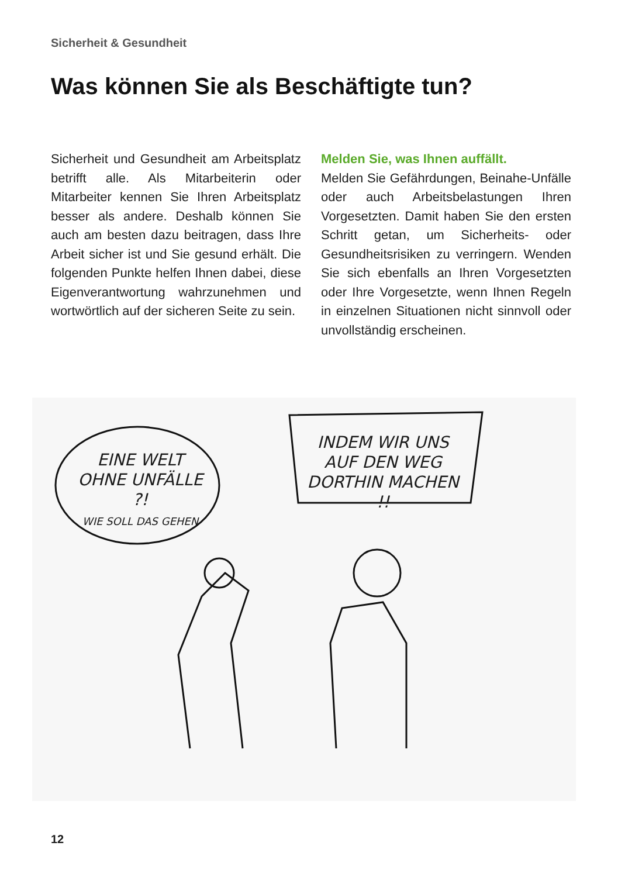Sicherheit & Gesundheit
Was können Sie als Beschäftigte tun?
Sicherheit und Gesundheit am Arbeitsplatz betrifft alle. Als Mitarbeiterin oder Mitarbeiter kennen Sie Ihren Arbeitsplatz besser als andere. Deshalb können Sie auch am besten dazu beitragen, dass Ihre Arbeit sicher ist und Sie gesund erhält. Die folgenden Punkte helfen Ihnen dabei, diese Eigenverantwortung wahrzunehmen und wortwörtlich auf der sicheren Seite zu sein.
Melden Sie, was Ihnen auffällt.
Melden Sie Gefährdungen, Beinahe-Unfälle oder auch Arbeitsbelastungen Ihren Vorgesetzten. Damit haben Sie den ersten Schritt getan, um Sicherheits- oder Gesundheitsrisiken zu verringern. Wenden Sie sich ebenfalls an Ihren Vorgesetzten oder Ihre Vorgesetzte, wenn Ihnen Regeln in einzelnen Situationen nicht sinnvoll oder unvollständig erscheinen.
EINE WELT OHNE UNFÄLLE ?!
WIE SOLL DAS GEHEN
INDEM WIR UNS AUF DEN WEG DORTHIN MACHEN !!
12